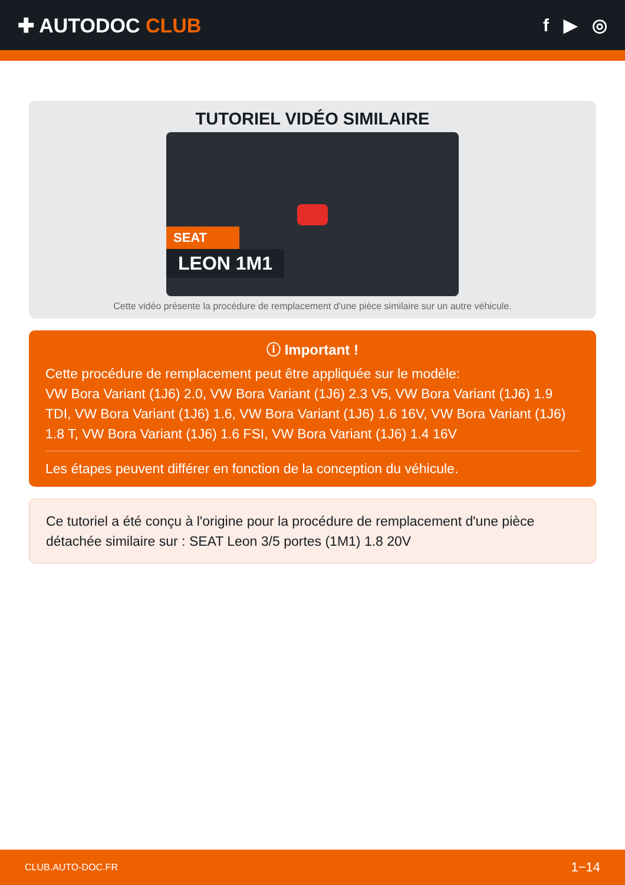✚ AUTODOC CLUB f ▶ ◎
TUTORIEL VIDÉO SIMILAIRE
SEAT
LEON 1M1
Cette vidéo présente la procédure de remplacement d'une pièce similaire sur un autre véhicule.
ⓘ Important !
Cette procédure de remplacement peut être appliquée sur le modèle:
VW Bora Variant (1J6) 2.0, VW Bora Variant (1J6) 2.3 V5, VW Bora Variant (1J6) 1.9 TDI, VW Bora Variant (1J6) 1.6, VW Bora Variant (1J6) 1.6 16V, VW Bora Variant (1J6) 1.8 T, VW Bora Variant (1J6) 1.6 FSI, VW Bora Variant (1J6) 1.4 16V
Les étapes peuvent différer en fonction de la conception du véhicule.
Ce tutoriel a été conçu à l'origine pour la procédure de remplacement d'une pièce détachée similaire sur : SEAT Leon 3/5 portes (1M1) 1.8 20V
CLUB.AUTO-DOC.FR 1−14